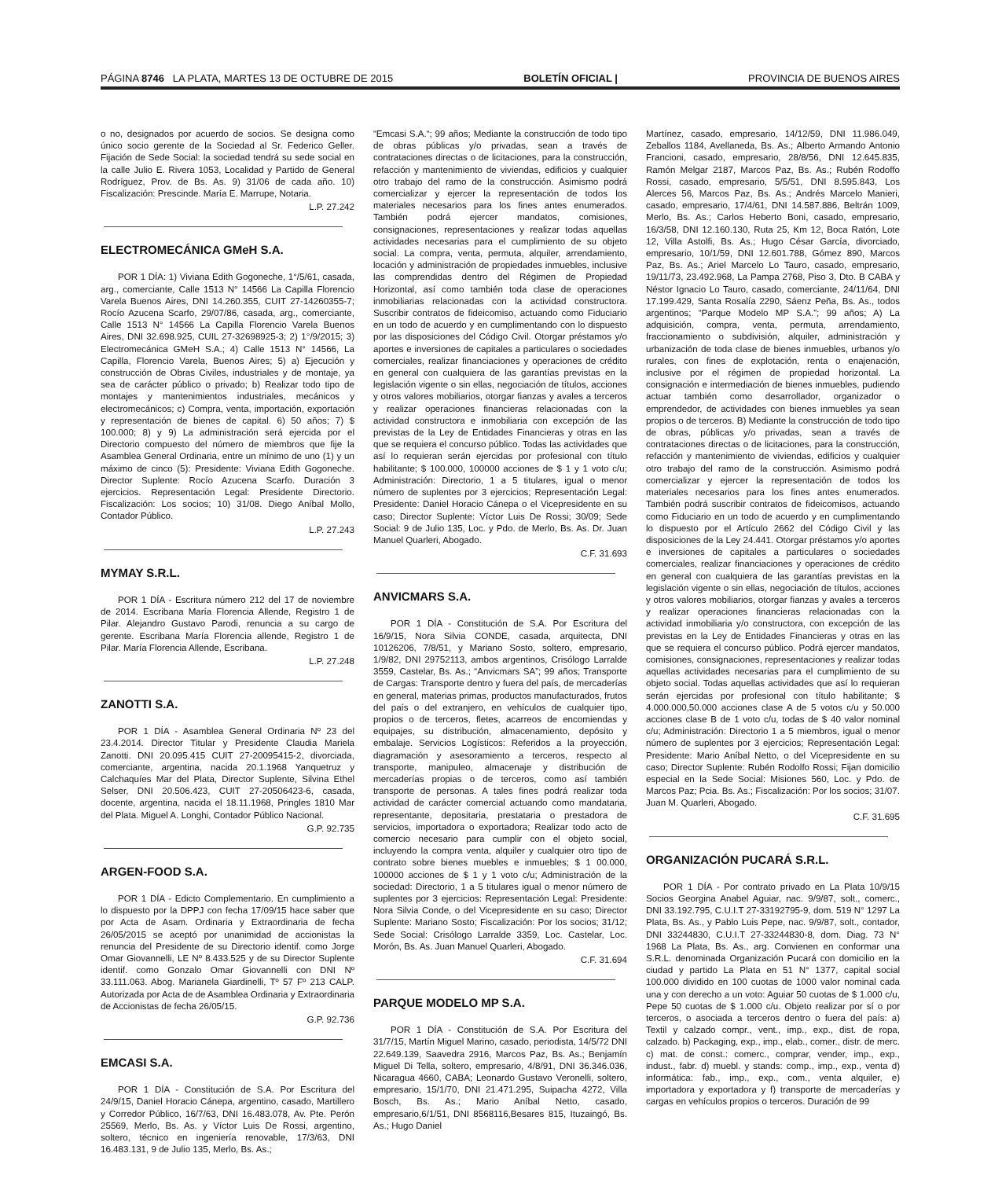PÁGINA 8746 LA PLATA, MARTES 13 DE OCTUBRE DE 2015 BOLETÍN OFICIAL | PROVINCIA DE BUENOS AIRES
o no, designados por acuerdo de socios. Se designa como único socio gerente de la Sociedad al Sr. Federico Geller. Fijación de Sede Social: la sociedad tendrá su sede social en la calle Julio E. Rivera 1053, Localidad y Partido de General Rodríguez, Prov. de Bs. As. 9) 31/06 de cada año. 10) Fiscalización: Prescinde. María E. Marrupe, Notaria.
L.P. 27.242
ELECTROMECÁNICA GMeH S.A.
POR 1 DÍA: 1) Viviana Edith Gogoneche, 1°/5/61, casada, arg., comerciante, Calle 1513 N° 14566 La Capilla Florencio Varela Buenos Aires, DNI 14.260.355, CUIT 27-14260355-7; Rocío Azucena Scarfo, 29/07/86, casada, arg., comerciante, Calle 1513 N° 14566 La Capilla Florencio Varela Buenos Aires, DNI 32.698.925, CUIL 27-32698925-3; 2) 1°/9/2015; 3) Electromecánica GMeH S.A.; 4) Calle 1513 N° 14566, La Capilla, Florencio Varela, Buenos Aires; 5) a) Ejecución y construcción de Obras Civiles, industriales y de montaje, ya sea de carácter público o privado; b) Realizar todo tipo de montajes y mantenimientos industriales, mecánicos y electromecánicos; c) Compra, venta, importación, exportación y representación de bienes de capital. 6) 50 años; 7) $ 100.000; 8) y 9) La administración será ejercida por el Directorio compuesto del número de miembros que fije la Asamblea General Ordinaria, entre un mínimo de uno (1) y un máximo de cinco (5): Presidente: Viviana Edith Gogoneche. Director Suplente: Rocío Azucena Scarfo. Duración 3 ejercicios. Representación Legal: Presidente Directorio. Fiscalización: Los socios; 10) 31/08. Diego Aníbal Mollo, Contador Público.
L.P. 27.243
MYMAY S.R.L.
POR 1 DÍA - Escritura número 212 del 17 de noviembre de 2014. Escribana María Florencia Allende, Registro 1 de Pilar. Alejandro Gustavo Parodi, renuncia a su cargo de gerente. Escribana María Florencia allende, Registro 1 de Pilar. María Florencia Allende, Escribana.
L.P. 27.248
ZANOTTI S.A.
POR 1 DÍA - Asamblea General Ordinaria Nº 23 del 23.4.2014. Director Titular y Presidente Claudia Mariela Zanotti. DNI 20.095.415 CUIT 27-20095415-2, divorciada, comerciante, argentina, nacida 20.1.1968 Yanquetruz y Calchaquíes Mar del Plata, Director Suplente, Silvina Ethel Selser, DNI 20.506.423, CUIT 27-20506423-6, casada, docente, argentina, nacida el 18.11.1968, Pringles 1810 Mar del Plata. Miguel A. Longhi, Contador Público Nacional.
G.P. 92.735
ARGEN-FOOD S.A.
POR 1 DÍA - Edicto Complementario. En cumplimiento a lo dispuesto por la DPPJ con fecha 17/09/15 hace saber que por Acta de Asam. Ordinaria y Extraordinaria de fecha 26/05/2015 se aceptó por unanimidad de accionistas la renuncia del Presidente de su Directorio identif. como Jorge Omar Giovannelli, LE Nº 8.433.525 y de su Director Suplente identif. como Gonzalo Omar Giovannelli con DNI Nº 33.111.063. Abog. Marianela Giardinelli, Tº 57 Fº 213 CALP. Autorizada por Acta de de Asamblea Ordinaria y Extraordinaria de Accionistas de fecha 26/05/15.
G.P. 92.736
EMCASI S.A.
POR 1 DÍA - Constitución de S.A. Por Escritura del 24/9/15, Daniel Horacio Cánepa, argentino, casado, Martillero y Corredor Público, 16/7/63, DNI 16.483.078, Av. Pte. Perón 25569, Merlo, Bs. As. y Víctor Luis De Rossi, argentino, soltero, técnico en ingeniería renovable, 17/3/63, DNI 16.483.131, 9 de Julio 135, Merlo, Bs. As.;
“Emcasi S.A.“; 99 años; Mediante la construcción de todo tipo de obras públicas y/o privadas, sean a través de contrataciones directas o de licitaciones, para la construcción, refacción y mantenimiento de viviendas, edificios y cualquier otro trabajo del ramo de la construcción. Asimismo podrá comercializar y ejercer la representación de todos los materiales necesarios para los fines antes enumerados. También podrá ejercer mandatos, comisiones, consignaciones, representaciones y realizar todas aquellas actividades necesarias para el cumplimiento de su objeto social. La compra, venta, permuta, alquiler, arrendamiento, locación y administración de propiedades inmuebles, inclusive las comprendidas dentro del Régimen de Propiedad Horizontal, así como también toda clase de operaciones inmobiliarias relacionadas con la actividad constructora. Suscribir contratos de fideicomiso, actuando como Fiduciario en un todo de acuerdo y en cumplimentando con lo dispuesto por las disposiciones del Código Civil. Otorgar préstamos y/o aportes e inversiones de capitales a particulares o sociedades comerciales, realizar financiaciones y operaciones de crédito en general con cualquiera de las garantías previstas en la legislación vigente o sin ellas, negociación de títulos, acciones y otros valores mobiliarios, otorgar fianzas y avales a terceros y realizar operaciones financieras relacionadas con la actividad constructora e inmobiliaria con excepción de las previstas de la Ley de Entidades Financieras y otras en las que se requiera el concurso público. Todas las actividades que así lo requieran serán ejercidas por profesional con título habilitante; $ 100.000, 100000 acciones de $ 1 y 1 voto c/u; Administración: Directorio, 1 a 5 titulares, igual o menor número de suplentes por 3 ejercicios; Representación Legal: Presidente: Daniel Horacio Cánepa o el Vicepresidente en su caso; Director Suplente: Víctor Luis De Rossi; 30/09; Sede Social: 9 de Julio 135, Loc. y Pdo. de Merlo, Bs. As. Dr. Juan Manuel Quarleri, Abogado.
C.F. 31.693
ANVICMARS S.A.
POR 1 DÍA - Constitución de S.A. Por Escritura del 16/9/15, Nora Silvia CONDE, casada, arquitecta, DNI 10126206, 7/8/51, y Mariano Sosto, soltero, empresario, 1/9/82, DNI 29752113, ambos argentinos, Crisólogo Larralde 3559, Castelar, Bs. As.; “Anvicmars SA”; 99 años; Transporte de Cargas: Transporte dentro y fuera del país, de mercaderías en general, materias primas, productos manufacturados, frutos del país o del extranjero, en vehículos de cualquier tipo, propios o de terceros, fletes, acarreos de encomiendas y equipajes, su distribución, almacenamiento, depósito y embalaje. Servicios Logísticos: Referidos a la proyección, diagramación y asesoramiento a terceros, respecto al transporte, manipuleo, almacenaje y distribución de mercaderías propias o de terceros, como así también transporte de personas. A tales fines podrá realizar toda actividad de carácter comercial actuando como mandataria, representante, depositaria, prestataria o prestadora de servicios, importadora o exportadora; Realizar todo acto de comercio necesario para cumplir con el objeto social, incluyendo la compra venta, alquiler y cualquier otro tipo de contrato sobre bienes muebles e inmuebles; $ 1 00.000, 100000 acciones de $ 1 y 1 voto c/u; Administración de la sociedad: Directorio, 1 a 5 titulares igual o menor número de suplentes por 3 ejercicios: Representación Legal: Presidente: Nora Silvia Conde, o del Vicepresidente en su caso; Director Suplente: Mariano Sosto; Fiscalización: Por los socios; 31/12; Sede Social: Crisólogo Larralde 3359, Loc. Castelar, Loc. Morón, Bs. As. Juan Manuel Quarleri, Abogado.
C.F. 31.694
PARQUE MODELO MP S.A.
POR 1 DÍA - Constitución de S.A. Por Escritura del 31/7/15, Martín Miguel Marino, casado, periodista, 14/5/72 DNI 22.649.139, Saavedra 2916, Marcos Paz, Bs. As.; Benjamín Miguel Di Tella, soltero, empresario, 4/8/91, DNI 36.346.036, Nicaragua 4660, CABA; Leonardo Gustavo Veronelli, soltero, empresario, 15/1/70, DNI 21.471.295, Suipacha 4272, Villa Bosch, Bs. As.; Mario Aníbal Netto, casado, empresario,6/1/51, DNI 8568116,Besares 815, Ituzaingó, Bs. As.; Hugo Daniel
Martínez, casado, empresario, 14/12/59, DNI 11.986.049, Zeballos 1184, Avellaneda, Bs. As.; Alberto Armando Antonio Francioni, casado, empresario, 28/8/56, DNI 12.645.835, Ramón Melgar 2187, Marcos Paz, Bs. As.; Rubén Rodoffo Rossi, casado, empresario, 5/5/51, DNI 8.595.843, Los Alerces 56, Marcos Paz, Bs. As.; Andrés Marcelo Manieri, casado, empresario, 17/4/61, DNI 14.587.886, Beltrán 1009, Merlo, Bs. As.; Carlos Heberto Boni, casado, empresario, 16/3/58, DNI 12.160.130, Ruta 25, Km 12, Boca Ratón, Lote 12, Villa Astolfi, Bs. As.; Hugo César García, divorciado, empresario, 10/1/59, DNI 12.601.788, Gómez 890, Marcos Paz, Bs. As.; Ariel Marcelo Lo Tauro, casado, empresario, 19/11/73, 23.492.968, La Pampa 2768, Piso 3, Dto. B CABA y Néstor Ignacio Lo Tauro, casado, comerciante, 24/11/64, DNI 17.199.429, Santa Rosalía 2290, Sáenz Peña, Bs. As., todos argentinos; “Parque Modelo MP S.A.”; 99 años; A) La adquisición, compra, venta, permuta, arrendamiento, fraccionamiento o subdivisión, alquiler, administración y urbanización de toda clase de bienes inmuebles, urbanos y/o rurales, con fines de explotación, renta o enajenación, inclusive por el régimen de propiedad horizontal. La consignación e intermediación de bienes inmuebles, pudiendo actuar también como desarrollador, organizador o emprendedor, de actividades con bienes inmuebles ya sean propios o de terceros. B) Mediante la construcción de todo tipo de obras, públicas y/o privadas, sean a través de contrataciones directas o de licitaciones, para la construcción, refacción y mantenimiento de viviendas, edificios y cualquier otro trabajo del ramo de la construcción. Asimismo podrá comercializar y ejercer la representación de todos los materiales necesarios para los fines antes enumerados. También podrá suscribir contratos de fideicomisos, actuando como Fiduciario en un todo de acuerdo y en cumplimentando lo dispuesto por el Artículo 2662 del Código Civil y las disposiciones de la Ley 24.441. Otorgar préstamos y/o aportes e inversiones de capitales a particulares o sociedades comerciales, realizar financiaciones y operaciones de crédito en general con cualquiera de las garantías previstas en la legislación vigente o sin ellas, negociación de títulos, acciones y otros valores mobiliarios, otorgar fianzas y avales a terceros y realizar operaciones financieras relacionadas con la actividad inmobiliaria y/o constructora, con excepción de las previstas en la Ley de Entidades Financieras y otras en las que se requiera el concurso público. Podrá ejercer mandatos, comisiones, consignaciones, representaciones y realizar todas aquellas actividades necesarias para el cumplimiento de su objeto social. Todas aquellas actividades que así lo requieran serán ejercidas por profesional con título habilitante; $ 4.000.000,50.000 acciones clase A de 5 votos c/u y 50.000 acciones clase B de 1 voto c/u, todas de $ 40 valor nominal c/u; Administración: Directorio 1 a 5 miembros, igual o menor número de suplentes por 3 ejercicios; Representación Legal: Presidente: Mario Aníbal Netto, o del Vicepresidente en su caso; Director Suplente: Rubén Rodolfo Rossi; Fijan domicilio especial en la Sede Social: Misiones 560, Loc. y Pdo. de Marcos Paz; Pcia. Bs. As.; Fiscalización: Por los socios; 31/07. Juan M. Quarleri, Abogado.
C.F. 31.695
ORGANIZACIÓN PUCARÁ S.R.L.
POR 1 DÍA - Por contrato privado en La Plata 10/9/15 Socios Georgina Anabel Aguiar, nac. 9/9/87, solt., comerc., DNI 33.192.795, C.U.I.T 27-33192795-9, dom. 519 N° 1297 La Plata, Bs. As., y Pablo Luis Pepe, nac. 9/9/87, solt., contador, DNI 33244830, C.U.I.T 27-33244830-8, dom. Diag. 73 N° 1968 La Plata, Bs. As., arg. Convienen en conformar una S.R.L. denominada Organización Pucará con domicilio en la ciudad y partido La Plata en 51 N° 1377, capital social 100.000 dividido en 100 cuotas de 1000 valor nominal cada una y con derecho a un voto: Aguiar 50 cuotas de $ 1.000 c/u, Pepe 50 cuotas de $ 1.000 c/u. Objeto realizar por sí o por terceros, o asociada a terceros dentro o fuera del país: a) Textil y calzado compr., vent., imp., exp., dist. de ropa, calzado. b) Packaging, exp., imp., elab., comer., distr. de merc. c) mat. de const.: comerc., comprar, vender, imp., exp., indust., fabr. d) muebl. y stands: comp., imp., exp., venta d) informática: fab., imp., exp., com., venta alquiler, e) importadora y exportadora y f) transporte de mercaderías y cargas en vehículos propios o terceros. Duración de 99